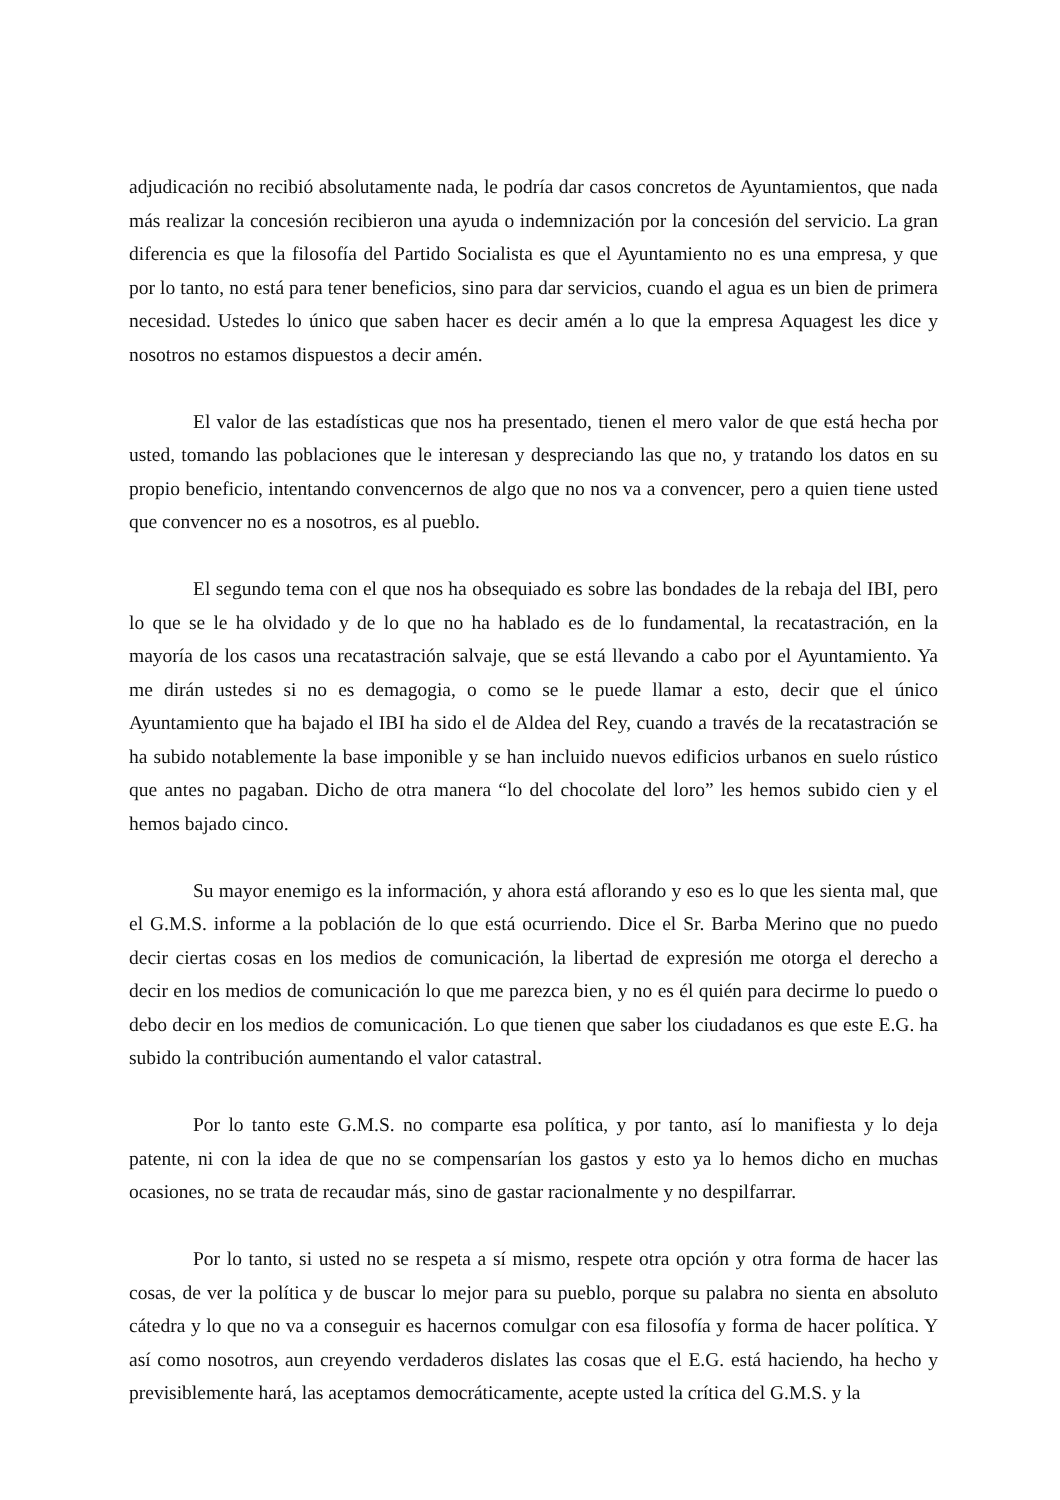adjudicación no recibió absolutamente nada, le podría dar casos concretos de Ayuntamientos, que nada más realizar la concesión recibieron una ayuda o indemnización por la concesión del servicio. La gran diferencia es que la filosofía del Partido Socialista es que el Ayuntamiento no es una empresa, y que por lo tanto, no está para tener beneficios, sino para dar servicios, cuando el agua es un bien de primera necesidad. Ustedes lo único que saben hacer es decir amén a lo que la empresa Aquagest les dice y nosotros no estamos dispuestos a decir amén.
El valor de las estadísticas que nos ha presentado, tienen el mero valor de que está hecha por usted, tomando las poblaciones que le interesan y despreciando las que no, y tratando los datos en su propio beneficio, intentando convencernos de algo que no nos va a convencer, pero a quien tiene usted que convencer no es a nosotros, es al pueblo.
El segundo tema con el que nos ha obsequiado es sobre las bondades de la rebaja del IBI, pero lo que se le ha olvidado y de lo que no ha hablado es de lo fundamental, la recatastración, en la mayoría de los casos una recatastración salvaje, que se está llevando a cabo por el Ayuntamiento. Ya me dirán ustedes si no es demagogia, o como se le puede llamar a esto, decir que el único Ayuntamiento que ha bajado el IBI ha sido el de Aldea del Rey, cuando a través de la recatastración se ha subido notablemente la base imponible y se han incluido nuevos edificios urbanos en suelo rústico que antes no pagaban. Dicho de otra manera “lo del chocolate del loro” les hemos subido cien y el hemos bajado cinco.
Su mayor enemigo es la información, y ahora está aflorando y eso es lo que les sienta mal, que el G.M.S. informe a la población de lo que está ocurriendo. Dice el Sr. Barba Merino que no puedo decir ciertas cosas en los medios de comunicación, la libertad de expresión me otorga el derecho a decir en los medios de comunicación lo que me parezca bien, y no es él quién para decirme lo puedo o debo decir en los medios de comunicación. Lo que tienen que saber los ciudadanos es que este E.G. ha subido la contribución aumentando el valor catastral.
Por lo tanto este G.M.S. no comparte esa política, y por tanto, así lo manifiesta y lo deja patente, ni con la idea de que no se compensarían los gastos y esto ya lo hemos dicho en muchas ocasiones, no se trata de recaudar más, sino de gastar racionalmente y no despilfarrar.
Por lo tanto, si usted no se respeta a sí mismo, respete otra opción y otra forma de hacer las cosas, de ver la política y de buscar lo mejor para su pueblo, porque su palabra no sienta en absoluto cátedra y lo que no va a conseguir es hacernos comulgar con esa filosofía y forma de hacer política. Y así como nosotros, aun creyendo verdaderos dislates las cosas que el E.G. está haciendo, ha hecho y previsiblemente hará, las aceptamos democráticamente, acepte usted la crítica del G.M.S. y la